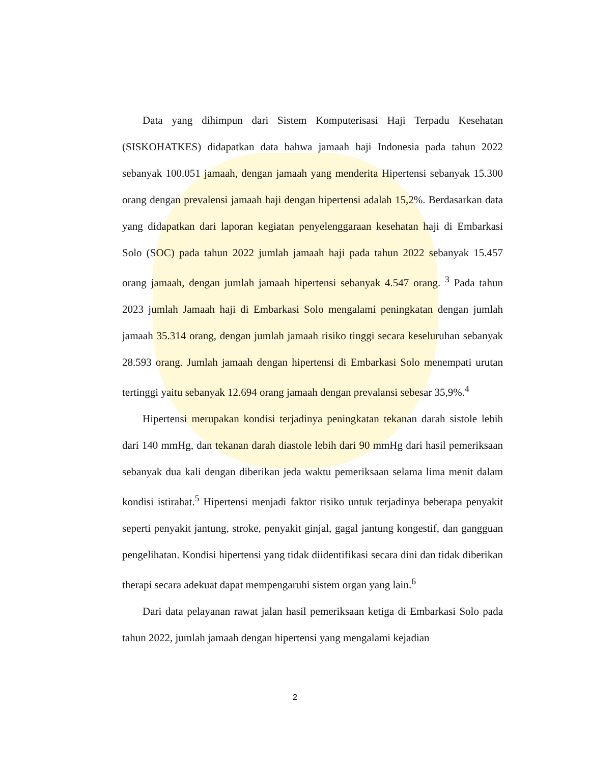Data yang dihimpun dari Sistem Komputerisasi Haji Terpadu Kesehatan (SISKOHATKES) didapatkan data bahwa jamaah haji Indonesia pada tahun 2022 sebanyak 100.051 jamaah, dengan jamaah yang menderita Hipertensi sebanyak 15.300 orang dengan prevalensi jamaah haji dengan hipertensi adalah 15,2%. Berdasarkan data yang didapatkan dari laporan kegiatan penyelenggaraan kesehatan haji di Embarkasi Solo (SOC) pada tahun 2022 jumlah jamaah haji pada tahun 2022 sebanyak 15.457 orang jamaah, dengan jumlah jamaah hipertensi sebanyak 4.547 orang. <sup>3</sup> Pada tahun 2023 jumlah Jamaah haji di Embarkasi Solo mengalami peningkatan dengan jumlah jamaah 35.314 orang, dengan jumlah jamaah risiko tinggi secara keseluruhan sebanyak 28.593 orang. Jumlah jamaah dengan hipertensi di Embarkasi Solo menempati urutan tertinggi yaitu sebanyak 12.694 orang jamaah dengan prevalansi sebesar 35,9%.<sup>4</sup>
Hipertensi merupakan kondisi terjadinya peningkatan tekanan darah sistole lebih dari 140 mmHg, dan tekanan darah diastole lebih dari 90 mmHg dari hasil pemeriksaan sebanyak dua kali dengan diberikan jeda waktu pemeriksaan selama lima menit dalam kondisi istirahat.<sup>5</sup> Hipertensi menjadi faktor risiko untuk terjadinya beberapa penyakit seperti penyakit jantung, stroke, penyakit ginjal, gagal jantung kongestif, dan gangguan pengelihatan. Kondisi hipertensi yang tidak diidentifikasi secara dini dan tidak diberikan therapi secara adekuat dapat mempengaruhi sistem organ yang lain.<sup>6</sup>
Dari data pelayanan rawat jalan hasil pemeriksaan ketiga di Embarkasi Solo pada tahun 2022, jumlah jamaah dengan hipertensi yang mengalami kejadian
2